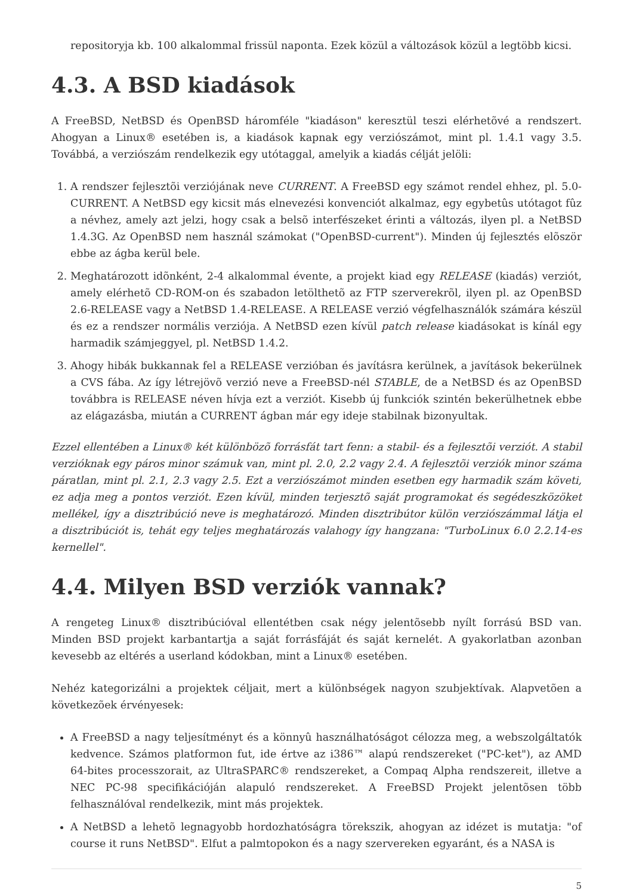repositoryja kb. 100 alkalommal frissül naponta. Ezek közül a változások közül a legtöbb kicsi.
4.3. A BSD kiadások
A FreeBSD, NetBSD és OpenBSD háromféle "kiadáson" keresztül teszi elérhetõvé a rendszert. Ahogyan a Linux® esetében is, a kiadások kapnak egy verziószámot, mint pl. 1.4.1 vagy 3.5. Továbbá, a verziószám rendelkezik egy utótaggal, amelyik a kiadás célját jelöli:
1. A rendszer fejlesztõi verziójának neve CURRENT. A FreeBSD egy számot rendel ehhez, pl. 5.0-CURRENT. A NetBSD egy kicsit más elnevezési konvenciót alkalmaz, egy egybetûs utótagot fûz a névhez, amely azt jelzi, hogy csak a belsõ interfészeket érinti a változás, ilyen pl. a NetBSD 1.4.3G. Az OpenBSD nem használ számokat ("OpenBSD-current"). Minden új fejlesztés elõször ebbe az ágba kerül bele.
2. Meghatározott idõnként, 2-4 alkalommal évente, a projekt kiad egy RELEASE (kiadás) verziót, amely elérhetõ CD-ROM-on és szabadon letölthetõ az FTP szerverekrõl, ilyen pl. az OpenBSD 2.6-RELEASE vagy a NetBSD 1.4-RELEASE. A RELEASE verzió végfelhasználók számára készül és ez a rendszer normális verziója. A NetBSD ezen kívül patch release kiadásokat is kínál egy harmadik számjeggyel, pl. NetBSD 1.4.2.
3. Ahogy hibák bukkannak fel a RELEASE verzióban és javításra kerülnek, a javítások bekerülnek a CVS fába. Az így létrejövõ verzió neve a FreeBSD-nél STABLE, de a NetBSD és az OpenBSD továbbra is RELEASE néven hívja ezt a verziót. Kisebb új funkciók szintén bekerülhetnek ebbe az elágazásba, miután a CURRENT ágban már egy ideje stabilnak bizonyultak.
Ezzel ellentében a Linux® két különbözõ forrásfát tart fenn: a stabil- és a fejlesztõi verziót. A stabil verzióknak egy páros minor számuk van, mint pl. 2.0, 2.2 vagy 2.4. A fejlesztõi verziók minor száma páratlan, mint pl. 2.1, 2.3 vagy 2.5. Ezt a verziószámot minden esetben egy harmadik szám követi, ez adja meg a pontos verziót. Ezen kívül, minden terjesztõ saját programokat és segédeszközöket mellékel, így a disztribúció neve is meghatározó. Minden disztribútor külön verziószámmal látja el a disztribúciót is, tehát egy teljes meghatározás valahogy így hangzana: "TurboLinux 6.0 2.2.14-es kernellel".
4.4. Milyen BSD verziók vannak?
A rengeteg Linux® disztribúcióval ellentétben csak négy jelentõsebb nyílt forrású BSD van. Minden BSD projekt karbantartja a saját forrásfáját és saját kernelét. A gyakorlatban azonban kevesebb az eltérés a userland kódokban, mint a Linux® esetében.
Nehéz kategorizálni a projektek céljait, mert a különbségek nagyon szubjektívak. Alapvetõen a következõek érvényesek:
A FreeBSD a nagy teljesítményt és a könnyû használhatóságot célozza meg, a webszolgáltatók kedvence. Számos platformon fut, ide értve az i386™ alapú rendszereket ("PC-ket"), az AMD 64-bites processzorait, az UltraSPARC® rendszereket, a Compaq Alpha rendszereit, illetve a NEC PC-98 specifikációján alapuló rendszereket. A FreeBSD Projekt jelentõsen több felhasználóval rendelkezik, mint más projektek.
A NetBSD a lehetõ legnagyobb hordozhatóságra törekszik, ahogyan az idézet is mutatja: "of course it runs NetBSD". Elfut a palmtopokon és a nagy szervereken egyaránt, és a NASA is
5